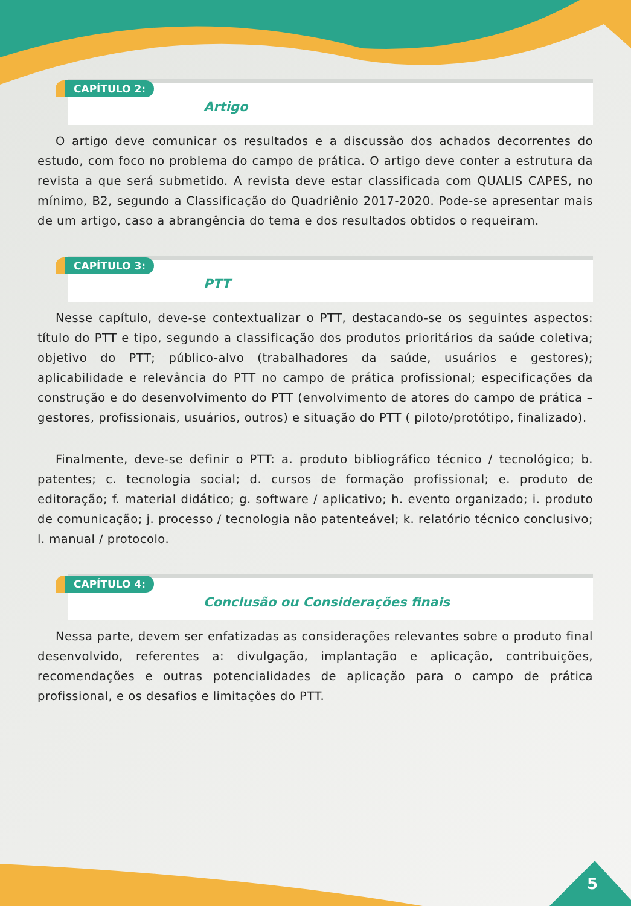CAPÍTULO 2:
Artigo
O artigo deve comunicar os resultados e a discussão dos achados decorrentes do estudo, com foco no problema do campo de prática. O artigo deve conter a estrutura da revista a que será submetido. A revista deve estar classificada com QUALIS CAPES, no mínimo, B2, segundo a Classificação do Quadriênio 2017-2020. Pode-se apresentar mais de um artigo, caso a abrangência do tema e dos resultados obtidos o requeiram.
CAPÍTULO 3:
PTT
Nesse capítulo, deve-se contextualizar o PTT, destacando-se os seguintes aspectos: título do PTT e tipo, segundo a classificação dos produtos prioritários da saúde coletiva; objetivo do PTT; público-alvo (trabalhadores da saúde, usuários e gestores); aplicabilidade e relevância do PTT no campo de prática profissional; especificações da construção e do desenvolvimento do PTT (envolvimento de atores do campo de prática – gestores, profissionais, usuários, outros) e situação do PTT ( piloto/protótipo, finalizado).
Finalmente, deve-se definir o PTT: a. produto bibliográfico técnico / tecnológico; b. patentes; c. tecnologia social; d. cursos de formação profissional; e. produto de editoração; f. material didático; g. software / aplicativo; h. evento organizado; i. produto de comunicação; j. processo / tecnologia não patenteável; k. relatório técnico conclusivo; l. manual / protocolo.
CAPÍTULO 4:
Conclusão ou Considerações finais
Nessa parte, devem ser enfatizadas as considerações relevantes sobre o produto final desenvolvido, referentes a: divulgação, implantação e aplicação, contribuições, recomendações e outras potencialidades de aplicação para o campo de prática profissional, e os desafios e limitações do PTT.
5